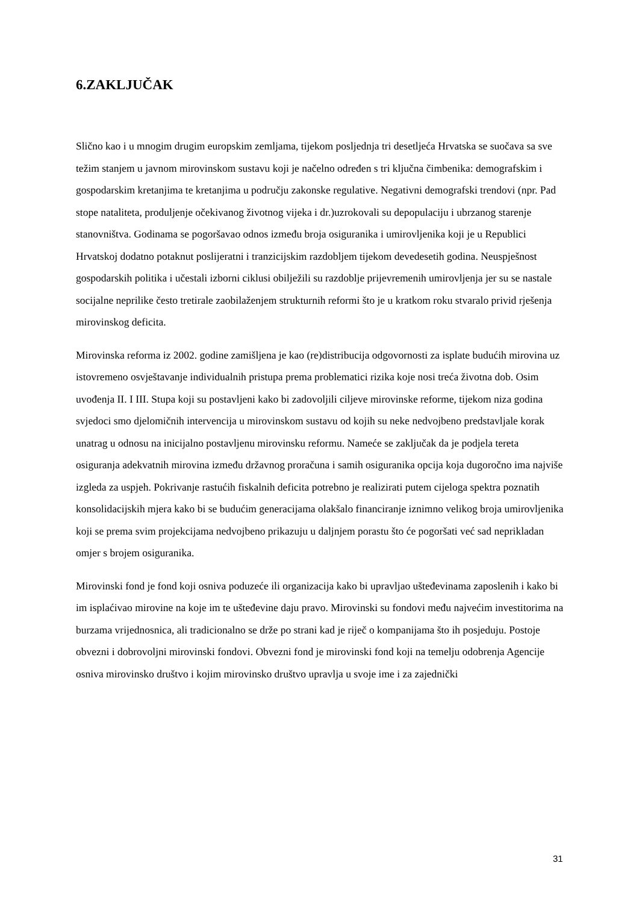6.ZAKLJUČAK
Slično kao i u mnogim drugim europskim zemljama, tijekom posljednja tri desetljeća Hrvatska se suočava sa sve težim stanjem u javnom mirovinskom sustavu koji je načelno određen s tri ključna čimbenika: demografskim i gospodarskim kretanjima te kretanjima u području zakonske regulative. Negativni demografski trendovi (npr. Pad stope nataliteta, produljenje očekivanog životnog vijeka i dr.)uzrokovali su depopulaciju i ubrzanog starenje stanovništva. Godinama se pogoršavao odnos između broja osiguranika i umirovljenika koji je u Republici Hrvatskoj dodatno potaknut poslijeratni i tranzicijskim razdobljem tijekom devedesetih godina. Neuspješnost gospodarskih politika i učestali izborni ciklusi obilježili su razdoblje prijevremenih umirovljenja jer su se nastale socijalne neprilike često tretirale zaobilaženjem strukturnih reformi što je u kratkom roku stvaralo privid rješenja mirovinskog deficita.
Mirovinska reforma iz 2002. godine zamišljena je kao (re)distribucija odgovornosti za isplate budućih mirovina uz istovremeno osvještavanje individualnih pristupa prema problematici rizika koje nosi treća životna dob. Osim uvođenja II. I III. Stupa koji su postavljeni kako bi zadovoljili ciljeve mirovinske reforme, tijekom niza godina svjedoci smo djelomičnih intervencija u mirovinskom sustavu od kojih su neke nedvojbeno predstavljale korak unatrag u odnosu na inicijalno postavljenu mirovinsku reformu. Nameće se zaključak da je podjela tereta osiguranja adekvatnih mirovina između državnog proračuna i samih osiguranika opcija koja dugoročno ima najviše izgleda za uspjeh. Pokrivanje rastućih fiskalnih deficita potrebno je realizirati putem cijeloga spektra poznatih konsolidacijskih mjera kako bi se budućim generacijama olakšalo financiranje iznimno velikog broja umirovljenika koji se prema svim projekcijama nedvojbeno prikazuju u daljnjem porastu što će pogoršati već sad neprikladan omjer s brojem osiguranika.
Mirovinski fond je fond koji osniva poduzeće ili organizacija kako bi upravljao ušteđevinama zaposlenih i kako bi im isplaćivao mirovine na koje im te ušteđevine daju pravo. Mirovinski su fondovi među najvećim investitorima na burzama vrijednosnica, ali tradicionalno se drže po strani kad je riječ o kompanijama što ih posjeduju. Postoje obvezni i dobrovoljni mirovinski fondovi. Obvezni fond je mirovinski fond koji na temelju odobrenja Agencije osniva mirovinsko društvo i kojim mirovinsko društvo upravlja u svoje ime i za zajednički
31